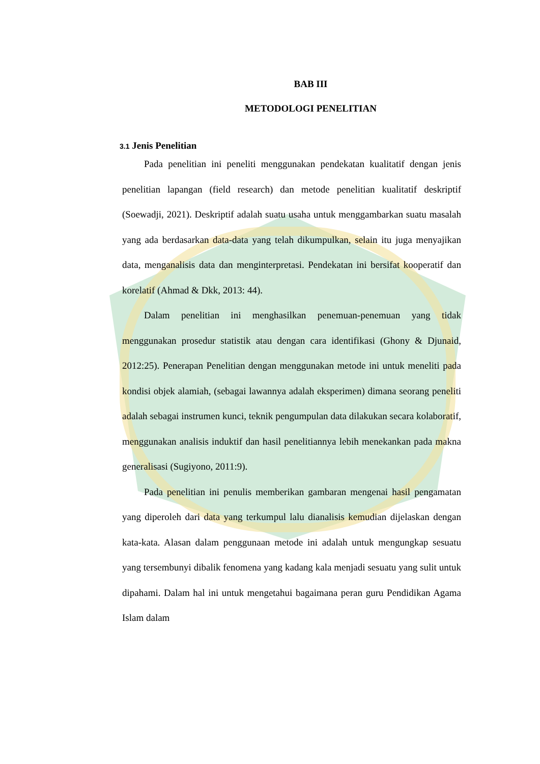BAB III
METODOLOGI PENELITIAN
3.1 Jenis Penelitian
Pada penelitian ini peneliti menggunakan pendekatan kualitatif dengan jenis penelitian lapangan (field research) dan metode penelitian kualitatif deskriptif (Soewadji, 2021). Deskriptif adalah suatu usaha untuk menggambarkan suatu masalah yang ada berdasarkan data-data yang telah dikumpulkan, selain itu juga menyajikan data, menganalisis data dan menginterpretasi. Pendekatan ini bersifat kooperatif dan korelatif (Ahmad & Dkk, 2013: 44).
Dalam penelitian ini menghasilkan penemuan-penemuan yang tidak menggunakan prosedur statistik atau dengan cara identifikasi (Ghony & Djunaid, 2012:25). Penerapan Penelitian dengan menggunakan metode ini untuk meneliti pada kondisi objek alamiah, (sebagai lawannya adalah eksperimen) dimana seorang peneliti adalah sebagai instrumen kunci, teknik pengumpulan data dilakukan secara kolaboratif, menggunakan analisis induktif dan hasil penelitiannya lebih menekankan pada makna generalisasi (Sugiyono, 2011:9).
Pada penelitian ini penulis memberikan gambaran mengenai hasil pengamatan yang diperoleh dari data yang terkumpul lalu dianalisis kemudian dijelaskan dengan kata-kata. Alasan dalam penggunaan metode ini adalah untuk mengungkap sesuatu yang tersembunyi dibalik fenomena yang kadang kala menjadi sesuatu yang sulit untuk dipahami. Dalam hal ini untuk mengetahui bagaimana peran guru Pendidikan Agama Islam dalam